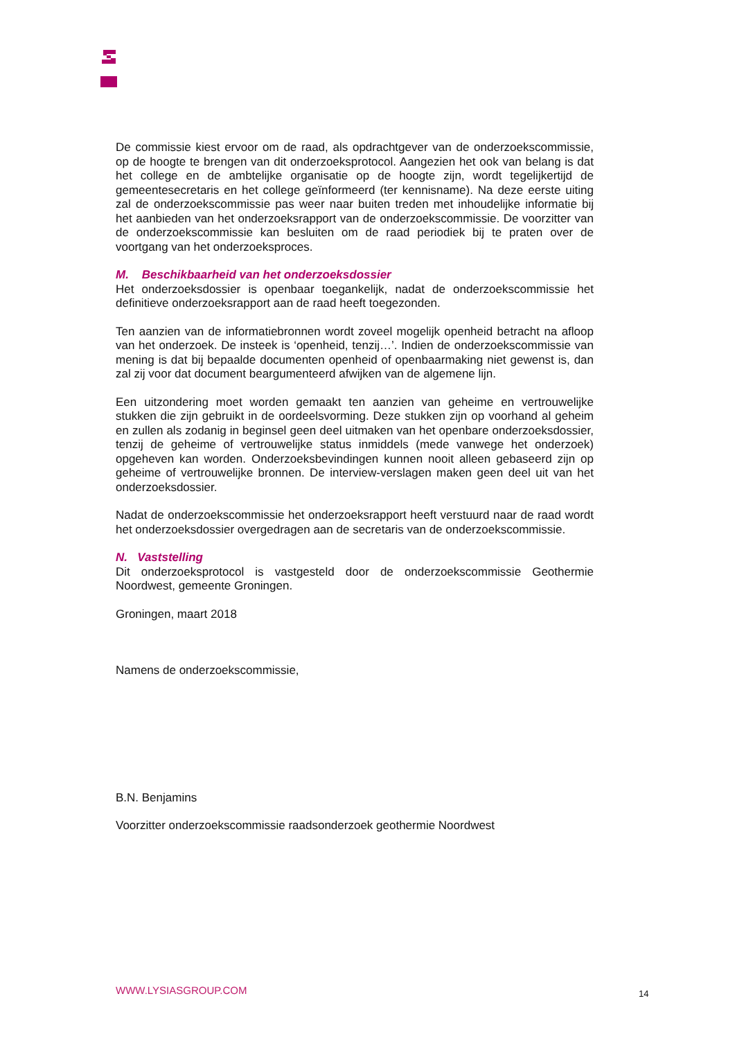De commissie kiest ervoor om de raad, als opdrachtgever van de onderzoekscommissie, op de hoogte te brengen van dit onderzoeksprotocol. Aangezien het ook van belang is dat het college en de ambtelijke organisatie op de hoogte zijn, wordt tegelijkertijd de gemeentesecretaris en het college geïnformeerd (ter kennisname). Na deze eerste uiting zal de onderzoekscommissie pas weer naar buiten treden met inhoudelijke informatie bij het aanbieden van het onderzoeksrapport van de onderzoekscommissie. De voorzitter van de onderzoekscommissie kan besluiten om de raad periodiek bij te praten over de voortgang van het onderzoeksproces.
M. Beschikbaarheid van het onderzoeksdossier
Het onderzoeksdossier is openbaar toegankelijk, nadat de onderzoekscommissie het definitieve onderzoeksrapport aan de raad heeft toegezonden.
Ten aanzien van de informatiebronnen wordt zoveel mogelijk openheid betracht na afloop van het onderzoek. De insteek is ‘openheid, tenzij…’. Indien de onderzoekscommissie van mening is dat bij bepaalde documenten openheid of openbaarmaking niet gewenst is, dan zal zij voor dat document beargumenteerd afwijken van de algemene lijn.
Een uitzondering moet worden gemaakt ten aanzien van geheime en vertrouwelijke stukken die zijn gebruikt in de oordeelsvorming. Deze stukken zijn op voorhand al geheim en zullen als zodanig in beginsel geen deel uitmaken van het openbare onderzoeksdossier, tenzij de geheime of vertrouwelijke status inmiddels (mede vanwege het onderzoek) opgeheven kan worden. Onderzoeksbevindingen kunnen nooit alleen gebaseerd zijn op geheime of vertrouwelijke bronnen. De interview-verslagen maken geen deel uit van het onderzoeksdossier.
Nadat de onderzoekscommissie het onderzoeksrapport heeft verstuurd naar de raad wordt het onderzoeksdossier overgedragen aan de secretaris van de onderzoekscommissie.
N. Vaststelling
Dit onderzoeksprotocol is vastgesteld door de onderzoekscommissie Geothermie Noordwest, gemeente Groningen.
Groningen, maart 2018
Namens de onderzoekscommissie,
B.N. Benjamins
Voorzitter onderzoekscommissie raadsonderzoek geothermie Noordwest
WWW.LYSIASGROUP.COM 14